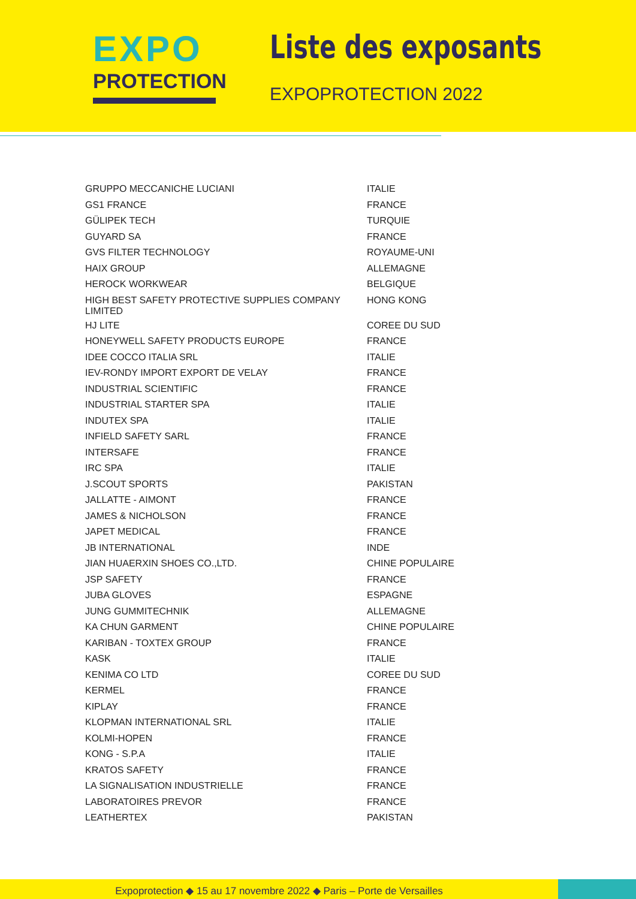EXPO
PROTECTION
Liste des exposants
EXPOPROTECTION 2022
| GRUPPO MECCANICHE LUCIANI | ITALIE |
| GS1 FRANCE | FRANCE |
| GÜLIPEK TECH | TURQUIE |
| GUYARD SA | FRANCE |
| GVS FILTER TECHNOLOGY | ROYAUME-UNI |
| HAIX GROUP | ALLEMAGNE |
| HEROCK WORKWEAR | BELGIQUE |
| HIGH BEST SAFETY PROTECTIVE SUPPLIES COMPANY LIMITED | HONG KONG |
| HJ LITE | COREE DU SUD |
| HONEYWELL SAFETY PRODUCTS EUROPE | FRANCE |
| IDEE COCCO ITALIA SRL | ITALIE |
| IEV-RONDY IMPORT EXPORT DE VELAY | FRANCE |
| INDUSTRIAL SCIENTIFIC | FRANCE |
| INDUSTRIAL STARTER SPA | ITALIE |
| INDUTEX SPA | ITALIE |
| INFIELD SAFETY SARL | FRANCE |
| INTERSAFE | FRANCE |
| IRC SPA | ITALIE |
| J.SCOUT SPORTS | PAKISTAN |
| JALLATTE - AIMONT | FRANCE |
| JAMES & NICHOLSON | FRANCE |
| JAPET MEDICAL | FRANCE |
| JB INTERNATIONAL | INDE |
| JIAN HUAERXIN SHOES CO.,LTD. | CHINE POPULAIRE |
| JSP SAFETY | FRANCE |
| JUBA GLOVES | ESPAGNE |
| JUNG GUMMITECHNIK | ALLEMAGNE |
| KA CHUN GARMENT | CHINE POPULAIRE |
| KARIBAN - TOXTEX GROUP | FRANCE |
| KASK | ITALIE |
| KENIMA CO LTD | COREE DU SUD |
| KERMEL | FRANCE |
| KIPLAY | FRANCE |
| KLOPMAN INTERNATIONAL SRL | ITALIE |
| KOLMI-HOPEN | FRANCE |
| KONG - S.P.A | ITALIE |
| KRATOS SAFETY | FRANCE |
| LA SIGNALISATION INDUSTRIELLE | FRANCE |
| LABORATOIRES PREVOR | FRANCE |
| LEATHERTEX | PAKISTAN |
Expoprotection ◆ 15 au 17 novembre 2022 ◆ Paris – Porte de Versailles